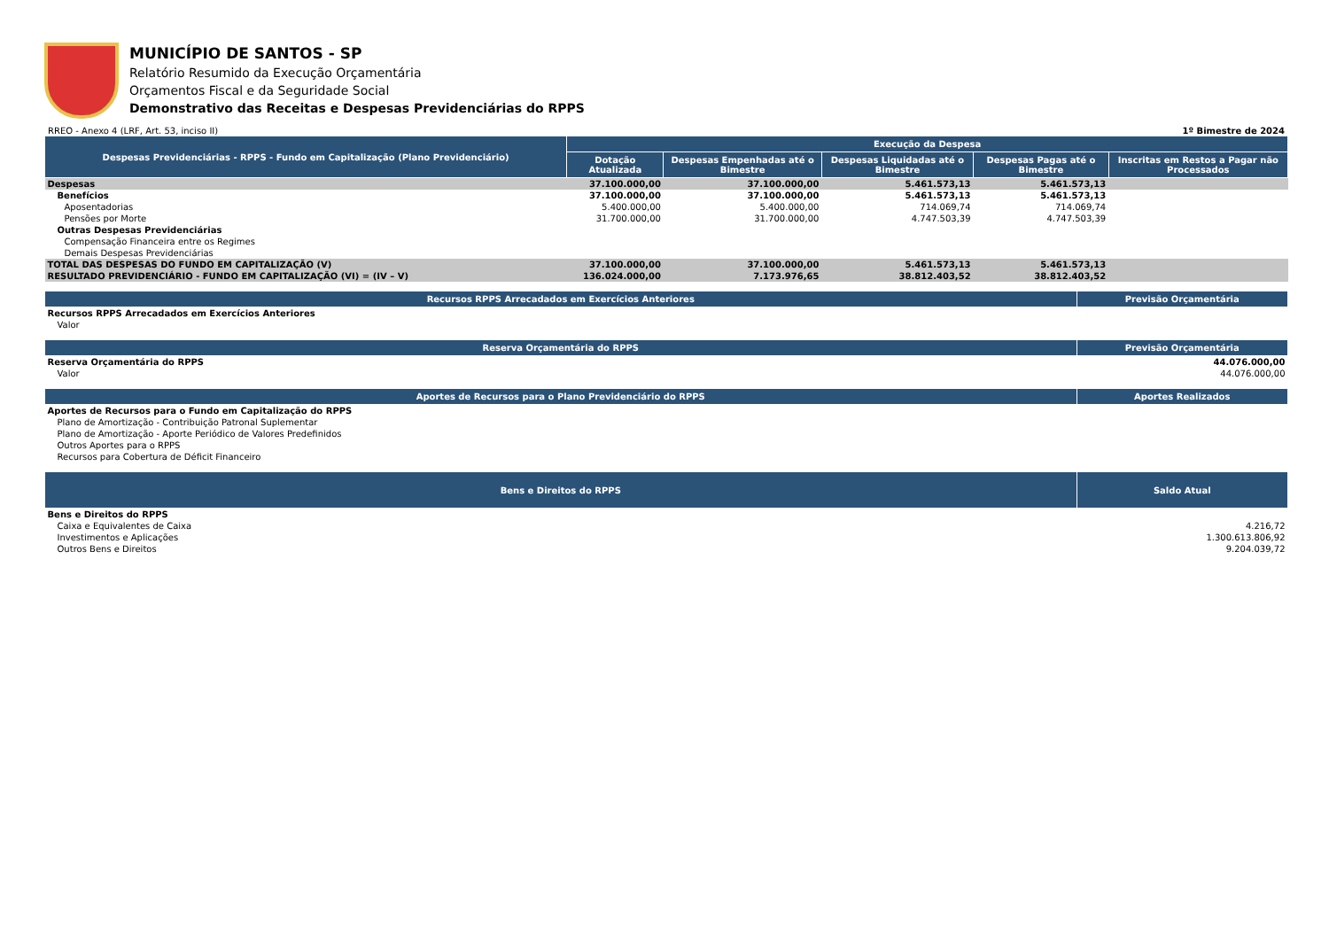MUNICÍPIO DE SANTOS - SP
Relatório Resumido da Execução Orçamentária
Orçamentos Fiscal e da Seguridade Social
Demonstrativo das Receitas e Despesas Previdenciárias do RPPS
RREO - Anexo 4 (LRF, Art. 53, inciso II) 1º Bimestre de 2024
| Despesas Previdenciárias - RPPS - Fundo em Capitalização (Plano Previdenciário) | Execução da Despesa | | | | |
| --- | --- | --- | --- | --- | --- |
| | Dotação Atualizada | Despesas Empenhadas até o Bimestre | Despesas Liquidadas até o Bimestre | Despesas Pagas até o Bimestre | Inscritas em Restos a Pagar não Processados |
| Despesas | 37.100.000,00 | 37.100.000,00 | 5.461.573,13 | 5.461.573,13 | |
| Benefícios | 37.100.000,00 | 37.100.000,00 | 5.461.573,13 | 5.461.573,13 | |
| Aposentadorias | 5.400.000,00 | 5.400.000,00 | 714.069,74 | 714.069,74 | |
| Pensões por Morte | 31.700.000,00 | 31.700.000,00 | 4.747.503,39 | 4.747.503,39 | |
| Outras Despesas Previdenciárias | | | | | |
| Compensação Financeira entre os Regimes | | | | | |
| Demais Despesas Previdenciárias | | | | | |
| TOTAL DAS DESPESAS DO FUNDO EM CAPITALIZAÇÃO (V) | 37.100.000,00 | 37.100.000,00 | 5.461.573,13 | 5.461.573,13 | |
| RESULTADO PREVIDENCIÁRIO - FUNDO EM CAPITALIZAÇÃO (VI) = (IV – V) | 136.024.000,00 | 7.173.976,65 | 38.812.403,52 | 38.812.403,52 | |
| Recursos RPPS Arrecadados em Exercícios Anteriores | Previsão Orçamentária |
| --- | --- |
| Recursos RPPS Arrecadados em Exercícios Anteriores | |
| Valor | |
| Reserva Orçamentária do RPPS | Previsão Orçamentária |
| --- | --- |
| Reserva Orçamentária do RPPS | 44.076.000,00 |
| Valor | 44.076.000,00 |
| Aportes de Recursos para o Plano Previdenciário do RPPS | Aportes Realizados |
| --- | --- |
| Aportes de Recursos para o Fundo em Capitalização do RPPS | |
| Plano de Amortização - Contribuição Patronal Suplementar | |
| Plano de Amortização - Aporte Periódico de Valores Predefinidos | |
| Outros Aportes para o RPPS | |
| Recursos para Cobertura de Déficit Financeiro | |
| Bens e Direitos do RPPS | Saldo Atual |
| --- | --- |
| Bens e Direitos do RPPS | |
| Caixa e Equivalentes de Caixa | 4.216,72 |
| Investimentos e Aplicações | 1.300.613.806,92 |
| Outros Bens e Direitos | 9.204.039,72 |